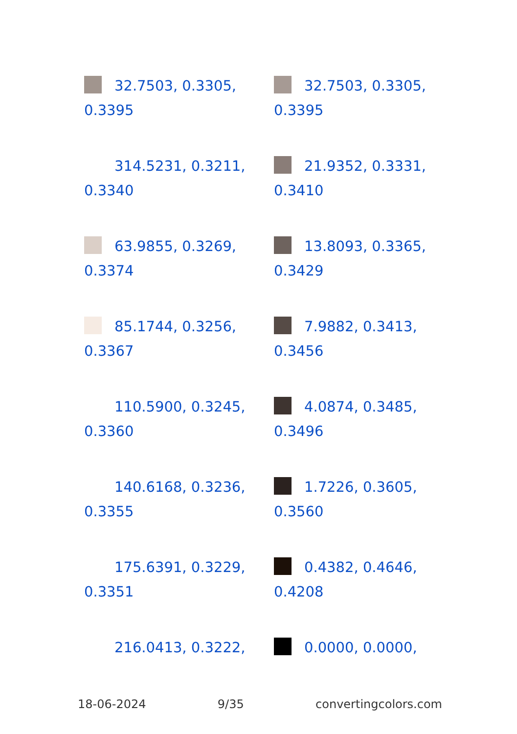32.7503, 0.3305,
0.3395
32.7503, 0.3305,
0.3395
314.5231, 0.3211,
0.3340
21.9352, 0.3331,
0.3410
63.9855, 0.3269,
0.3374
13.8093, 0.3365,
0.3429
85.1744, 0.3256,
0.3367
7.9882, 0.3413,
0.3456
110.5900, 0.3245,
0.3360
4.0874, 0.3485,
0.3496
140.6168, 0.3236,
0.3355
1.7226, 0.3605,
0.3560
175.6391, 0.3229,
0.3351
0.4382, 0.4646,
0.4208
216.0413, 0.3222,
0.0000, 0.0000,
18-06-2024 9/35 convertingcolors.com